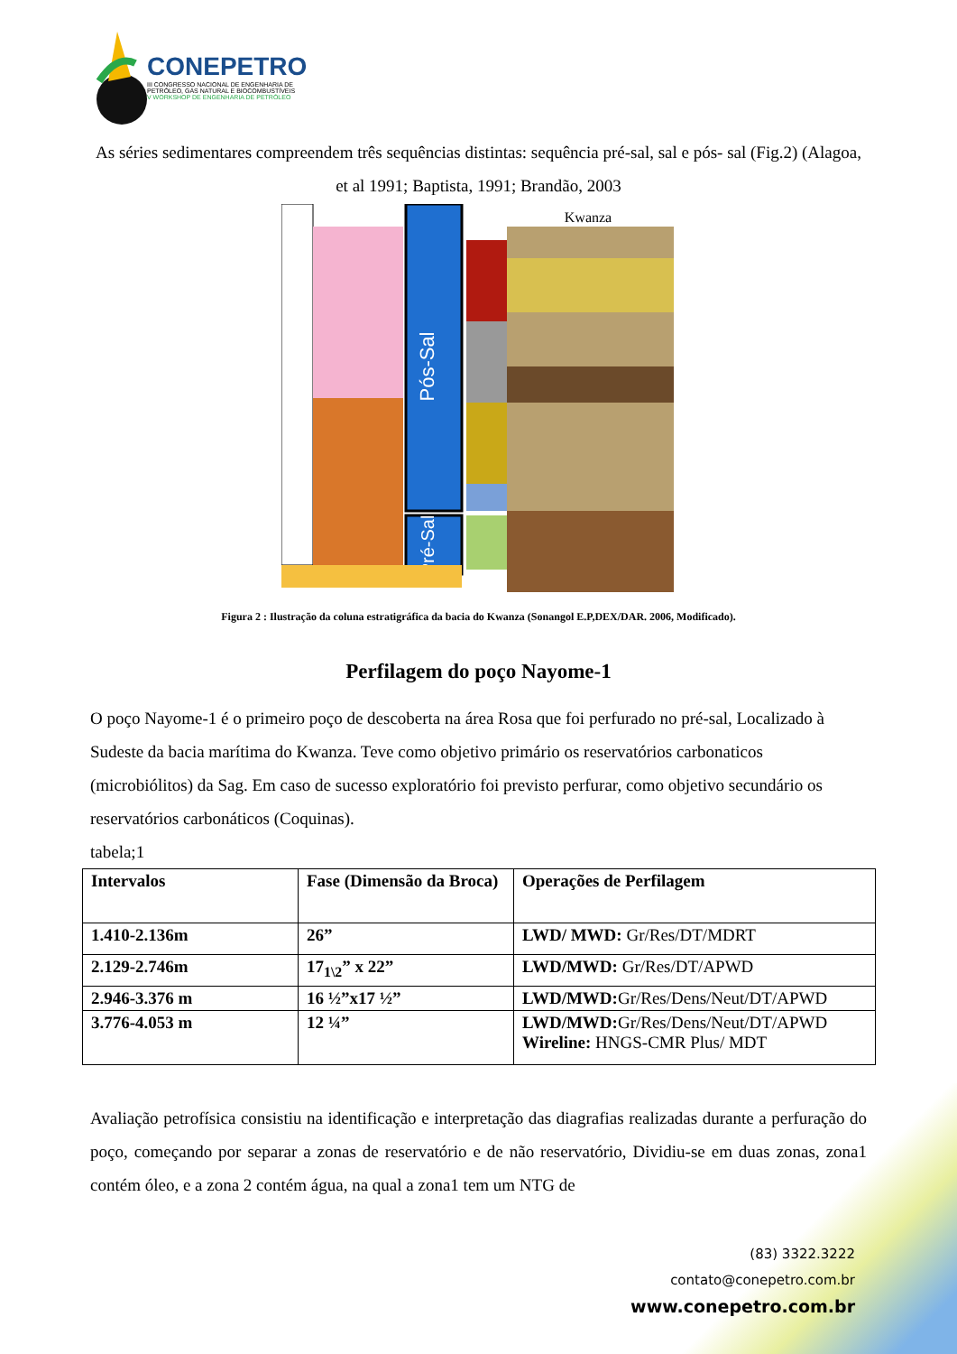CONEPETRO
III CONGRESSO NACIONAL DE ENGENHARIA DE
PETRÓLEO, GÁS NATURAL E BIOCOMBUSTÍVEIS
V WORKSHOP DE ENGENHARIA DE PETRÓLEO
As séries sedimentares compreendem três sequências distintas: sequência pré-sal, sal e pós- sal (Fig.2) (Alagoa, et al 1991; Baptista, 1991; Brandão, 2003
Pós-Sal
Pré-Sal
Kwanza
Figura 2 : Ilustração da coluna estratigráfica da bacia do Kwanza (Sonangol E.P,DEX/DAR. 2006, Modificado).
Perfilagem do poço Nayome-1
O poço Nayome-1 é o primeiro poço de descoberta na área Rosa que foi perfurado no pré-sal, Localizado à Sudeste da bacia marítima do Kwanza. Teve como objetivo primário os reservatórios carbonaticos (microbiólitos) da Sag. Em caso de sucesso exploratório foi previsto perfurar, como objetivo secundário os reservatórios carbonáticos (Coquinas).
tabela;1
| Intervalos | Fase (Dimensão da Broca) | Operações de Perfilagem |
| --- | --- | --- |
| 1.410-2.136m | 26” | LWD/ MWD: Gr/Res/DT/MDRT |
| 2.129-2.746m | 17<sub>1\2</sub>” x 22” | LWD/MWD: Gr/Res/DT/APWD |
| 2.946-3.376 m | 16 ½”x17 ½” | LWD/MWD: Gr/Res/Dens/Neut/DT/APWD |
| 3.776-4.053 m | 12 ¼” | LWD/MWD: Gr/Res/Dens/Neut/DT/APWD Wireline: HNGS-CMR Plus/ MDT |
Avaliação petrofísica consistiu na identificação e interpretação das diagrafias realizadas durante a perfuração do poço, começando por separar a zonas de reservatório e de não reservatório, Dividiu-se em duas zonas, zona1 contém óleo, e a zona 2 contém água, na qual a zona1 tem um NTG de
(83) 3322.3222
contato@conepetro.com.br
www.conepetro.com.br